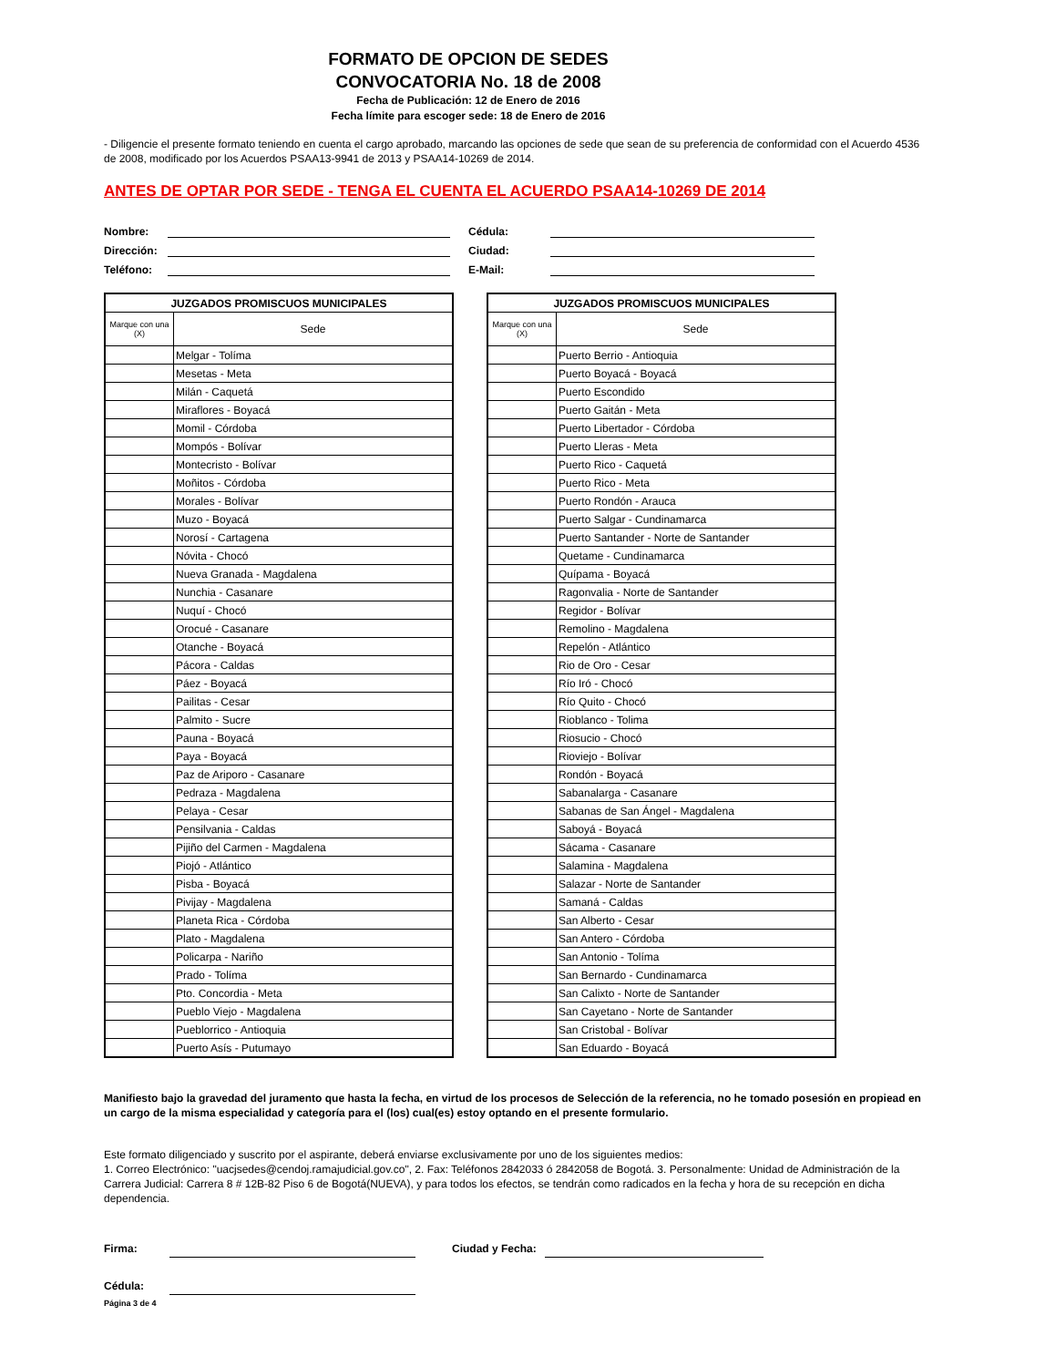FORMATO DE OPCION DE SEDES
CONVOCATORIA No. 18 de 2008
Fecha de Publicación: 12 de Enero de 2016
Fecha límite para escoger sede: 18 de Enero de 2016
- Diligencie el presente formato teniendo en cuenta el cargo aprobado, marcando las opciones de sede que sean de su preferencia de conformidad con el Acuerdo 4536 de 2008, modificado por los Acuerdos PSAA13-9941 de 2013 y PSAA14-10269 de 2014.
ANTES DE OPTAR POR SEDE - TENGA EL CUENTA EL ACUERDO PSAA14-10269 DE 2014
Nombre: Cédula: Dirección: Ciudad: Teléfono: E-Mail:
| JUZGADOS PROMISCUOS MUNICIPALES | |
| --- | --- |
| Marque con una (X) | Sede |
| | Melgar - Tolíma |
| | Mesetas - Meta |
| | Milán - Caquetá |
| | Miraflores - Boyacá |
| | Momil - Córdoba |
| | Mompós - Bolívar |
| | Montecristo - Bolívar |
| | Moñitos - Córdoba |
| | Morales - Bolívar |
| | Muzo - Boyacá |
| | Norosí - Cartagena |
| | Nóvita - Chocó |
| | Nueva Granada - Magdalena |
| | Nunchia - Casanare |
| | Nuquí - Chocó |
| | Orocué - Casanare |
| | Otanche - Boyacá |
| | Pácora - Caldas |
| | Páez - Boyacá |
| | Pailitas - Cesar |
| | Palmito - Sucre |
| | Pauna - Boyacá |
| | Paya - Boyacá |
| | Paz de Ariporo - Casanare |
| | Pedraza - Magdalena |
| | Pelaya - Cesar |
| | Pensilvania - Caldas |
| | Pijiño del Carmen - Magdalena |
| | Piojó - Atlántico |
| | Pisba - Boyacá |
| | Pivijay - Magdalena |
| | Planeta Rica - Córdoba |
| | Plato - Magdalena |
| | Policarpa - Nariño |
| | Prado - Tolíma |
| | Pto. Concordia - Meta |
| | Pueblo Viejo - Magdalena |
| | Pueblorrico - Antioquia |
| | Puerto Asís - Putumayo |
| JUZGADOS PROMISCUOS MUNICIPALES | |
| --- | --- |
| Marque con una (X) | Sede |
| | Puerto Berrio - Antioquia |
| | Puerto Boyacá - Boyacá |
| | Puerto Escondido |
| | Puerto Gaitán - Meta |
| | Puerto Libertador - Córdoba |
| | Puerto Lleras - Meta |
| | Puerto Rico - Caquetá |
| | Puerto Rico - Meta |
| | Puerto Rondón - Arauca |
| | Puerto Salgar - Cundinamarca |
| | Puerto Santander - Norte de Santander |
| | Quetame - Cundinamarca |
| | Quípama - Boyacá |
| | Ragonvalia - Norte de Santander |
| | Regidor - Bolívar |
| | Remolino - Magdalena |
| | Repelón - Atlántico |
| | Rio de Oro - Cesar |
| | Río Iró - Chocó |
| | Río Quito - Chocó |
| | Rioblanco - Tolima |
| | Riosucio - Chocó |
| | Rioviejo - Bolívar |
| | Rondón - Boyacá |
| | Sabanalarga - Casanare |
| | Sabanas de San Ángel - Magdalena |
| | Saboyá - Boyacá |
| | Sácama - Casanare |
| | Salamina - Magdalena |
| | Salazar - Norte de Santander |
| | Samaná - Caldas |
| | San Alberto - Cesar |
| | San Antero - Córdoba |
| | San Antonio - Tolíma |
| | San Bernardo - Cundinamarca |
| | San Calixto - Norte de Santander |
| | San Cayetano - Norte de Santander |
| | San Cristobal - Bolívar |
| | San Eduardo - Boyacá |
Manifiesto bajo la gravedad del juramento que hasta la fecha, en virtud de los procesos de Selección de la referencia, no he tomado posesión en propiead en un cargo de la misma especialidad y categoría para el (los) cual(es) estoy optando en el presente formulario.
Este formato diligenciado y suscrito por el aspirante, deberá enviarse exclusivamente por uno de los siguientes medios:
1. Correo Electrónico: "uacjsedes@cendoj.ramajudicial.gov.co", 2. Fax: Teléfonos 2842033 ó 2842058 de Bogotá. 3. Personalmente: Unidad de Administración de la Carrera Judicial: Carrera 8 # 12B-82 Piso 6 de Bogotá(NUEVA), y para todos los efectos, se tendrán como radicados en la fecha y hora de su recepción en dicha dependencia.
Firma: Ciudad y Fecha: Cédula:
Página 3 de 4